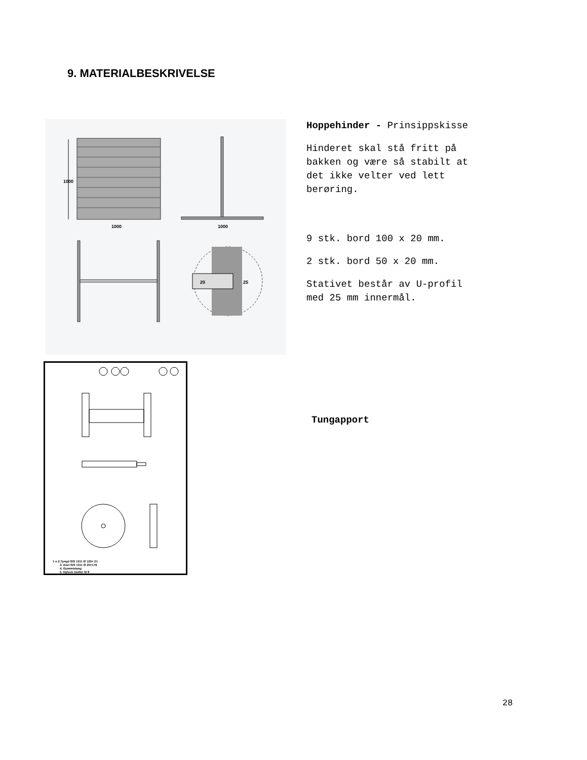9. MATERIALBESKRIVELSE
1000
1000
1000
20
25
Hoppehinder - Prinsippskisse
Hinderet skal stå fritt på
bakken og være så stabilt at
det ikke velter ved lett
berøring.
9 stk. bord 100 x 20 mm.
2 stk. bord 50 x 20 mm.
Stativet består av U-profil
med 25 mm innermål.
1 o 2.Tyngd SIS 1311 Ø 120× 21
3. Axel SIS 1311 Ø 20×179
4. Gummislang
5. Nylock mutter M 8
Tungapport
28